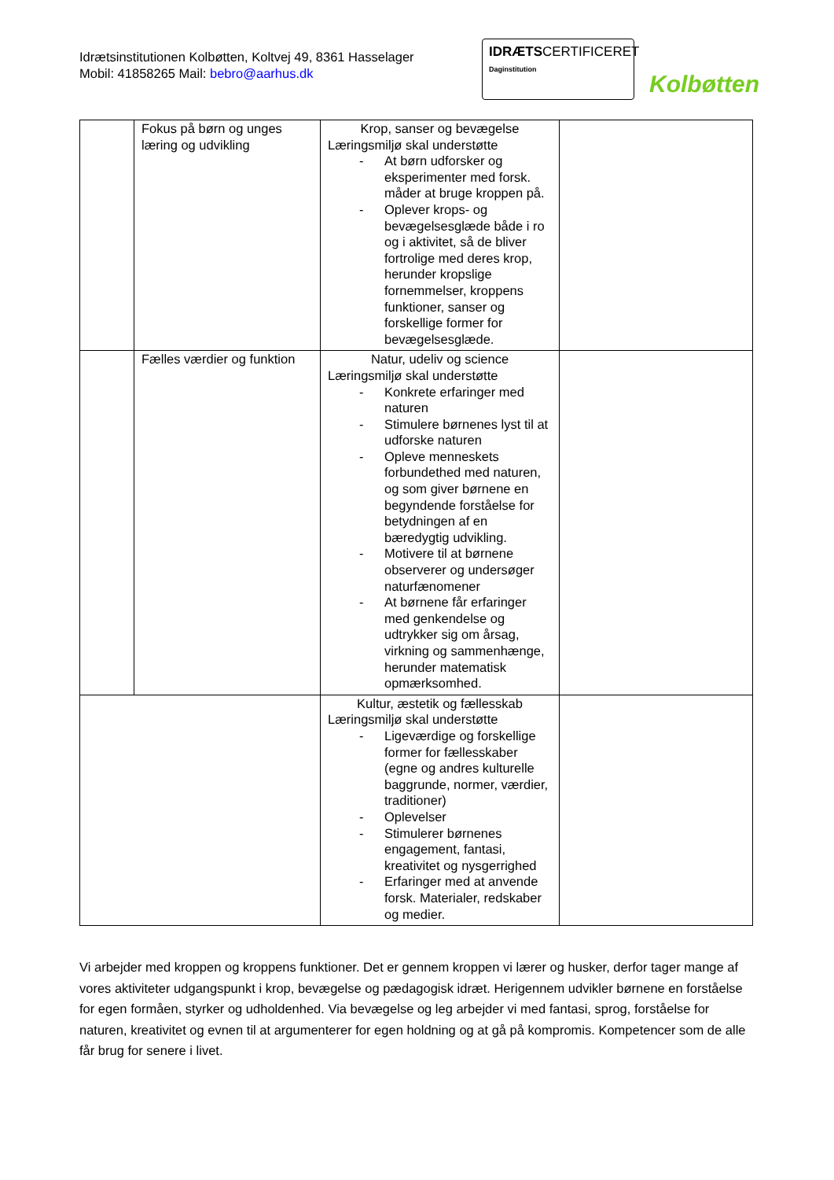Idrætsinstitutionen Kolbøtten, Koltvej 49, 8361 Hasselager
Mobil: 41858265 Mail: bebro@aarhus.dk
IDRÆTSCERTIFICERET
Daginstitution
Kolbøtten
| | Fokus på børn og unges læring og udvikling | Krop, sanser og bevægelse Læringsmiljø skal understøtte - At børn udforsker og eksperimenter med forsk. måder at bruge kroppen på. - Oplever krops- og bevægelsesglæde både i ro og i aktivitet, så de bliver fortrolige med deres krop, herunder kropslige fornemmelser, kroppens funktioner, sanser og forskellige former for bevægelsesglæde. | |
| | Fælles værdier og funktion | Natur, udeliv og science Læringsmiljø skal understøtte - Konkrete erfaringer med naturen - Stimulere børnenes lyst til at udforske naturen - Opleve menneskets forbundethed med naturen, og som giver børnene en begyndende forståelse for betydningen af en bæredygtig udvikling. - Motivere til at børnene observerer og undersøger naturfænomener - At børnene får erfaringer med genkendelse og udtrykker sig om årsag, virkning og sammenhænge, herunder matematisk opmærksomhed. | |
| | | Kultur, æstetik og fællesskab Læringsmiljø skal understøtte - Ligeværdige og forskellige former for fællesskaber (egne og andres kulturelle baggrunde, normer, værdier, traditioner) - Oplevelser - Stimulerer børnenes engagement, fantasi, kreativitet og nysgerrighed - Erfaringer med at anvende forsk. Materialer, redskaber og medier. | |
Vi arbejder med kroppen og kroppens funktioner. Det er gennem kroppen vi lærer og husker, derfor tager mange af vores aktiviteter udgangspunkt i krop, bevægelse og pædagogisk idræt. Herigennem udvikler børnene en forståelse for egen formåen, styrker og udholdenhed. Via bevægelse og leg arbejder vi med fantasi, sprog, forståelse for naturen, kreativitet og evnen til at argumenterer for egen holdning og at gå på kompromis. Kompetencer som de alle får brug for senere i livet.